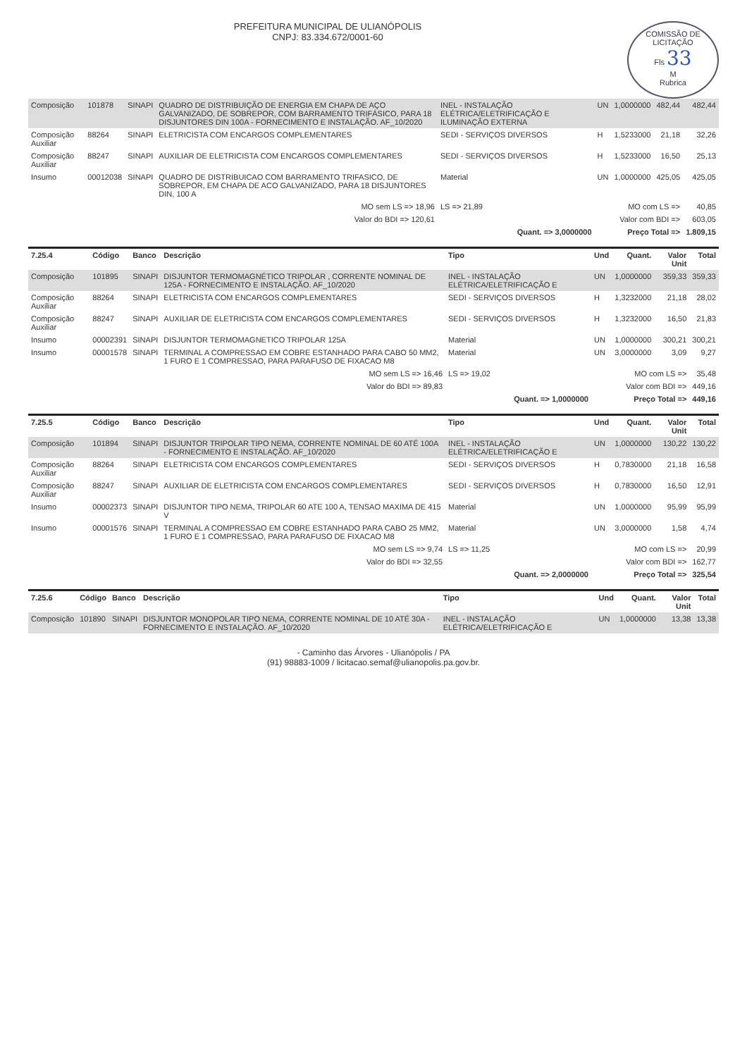COMISSÃO DE LICITAÇÃO
Fls 33
M
Rubrica
PREFEITURA MUNICIPAL DE ULIANÓPOLIS
CNPJ: 83.334.672/0001-60
| Composição | 101878 | SINAPI | QUADRO DE DISTRIBUIÇÃO DE ENERGIA EM CHAPA DE AÇO GALVANIZADO, DE SOBREPOR, COM BARRAMENTO TRIFÁSICO, PARA 18 DISJUNTORES DIN 100A - FORNECIMENTO E INSTALAÇÃO. AF_10/2020 | INEL - INSTALAÇÃO ELÉTRICA/ELETRIFICAÇÃO E ILUMINAÇÃO EXTERNA | UN | 1,0000000 | 482,44 | 482,44 |
| Composição Auxiliar | 88264 | SINAPI | ELETRICISTA COM ENCARGOS COMPLEMENTARES | SEDI - SERVIÇOS DIVERSOS | H | 1,5233000 | 21,18 | 32,26 |
| Composição Auxiliar | 88247 | SINAPI | AUXILIAR DE ELETRICISTA COM ENCARGOS COMPLEMENTARES | SEDI - SERVIÇOS DIVERSOS | H | 1,5233000 | 16,50 | 25,13 |
| Insumo | 00012038 | SINAPI | QUADRO DE DISTRIBUICAO COM BARRAMENTO TRIFASICO, DE SOBREPOR, EM CHAPA DE ACO GALVANIZADO, PARA 18 DISJUNTORES DIN, 100 A | Material | UN | 1,0000000 | 425,05 | 425,05 |
| MO sem LS => 18,96 | | | | LS => 21,89 | MO com LS => | | | 40,85 |
| Valor do BDI => 120,61 | | | | | Valor com BDI => | | | 603,05 |
| Quant. => 3,0000000 | | | | | Preço Total => | | | 1.809,15 |
| 7.25.4 | Código | Banco | Descrição | Tipo | Und | Quant. | Valor Unit | Total |
| --- | --- | --- | --- | --- | --- | --- | --- | --- |
| Composição | 101895 | SINAPI | DISJUNTOR TERMOMAGNÉTICO TRIPOLAR , CORRENTE NOMINAL DE 125A - FORNECIMENTO E INSTALAÇÃO. AF_10/2020 | INEL - INSTALAÇÃO ELÉTRICA/ELETRIFICAÇÃO E | UN | 1,0000000 | 359,33 | 359,33 |
| Composição Auxiliar | 88264 | SINAPI | ELETRICISTA COM ENCARGOS COMPLEMENTARES | SEDI - SERVIÇOS DIVERSOS | H | 1,3232000 | 21,18 | 28,02 |
| Composição Auxiliar | 88247 | SINAPI | AUXILIAR DE ELETRICISTA COM ENCARGOS COMPLEMENTARES | SEDI - SERVIÇOS DIVERSOS | H | 1,3232000 | 16,50 | 21,83 |
| Insumo | 00002391 | SINAPI | DISJUNTOR TERMOMAGNETICO TRIPOLAR 125A | Material | UN | 1,0000000 | 300,21 | 300,21 |
| Insumo | 00001578 | SINAPI | TERMINAL A COMPRESSAO EM COBRE ESTANHADO PARA CABO 50 MM2, 1 FURO E 1 COMPRESSAO, PARA PARAFUSO DE FIXACAO M8 | Material | UN | 3,0000000 | 3,09 | 9,27 |
| MO sem LS => 16,46 | | | | LS => 19,02 | MO com LS => | | | 35,48 |
| Valor do BDI => 89,83 | | | | | Valor com BDI => | | | 449,16 |
| Quant. => 1,0000000 | | | | | Preço Total => | | | 449,16 |
| 7.25.5 | Código | Banco | Descrição | Tipo | Und | Quant. | Valor Unit | Total |
| --- | --- | --- | --- | --- | --- | --- | --- | --- |
| Composição | 101894 | SINAPI | DISJUNTOR TRIPOLAR TIPO NEMA, CORRENTE NOMINAL DE 60 ATÉ 100A - FORNECIMENTO E INSTALAÇÃO. AF_10/2020 | INEL - INSTALAÇÃO ELÉTRICA/ELETRIFICAÇÃO E | UN | 1,0000000 | 130,22 | 130,22 |
| Composição Auxiliar | 88264 | SINAPI | ELETRICISTA COM ENCARGOS COMPLEMENTARES | SEDI - SERVIÇOS DIVERSOS | H | 0,7830000 | 21,18 | 16,58 |
| Composição Auxiliar | 88247 | SINAPI | AUXILIAR DE ELETRICISTA COM ENCARGOS COMPLEMENTARES | SEDI - SERVIÇOS DIVERSOS | H | 0,7830000 | 16,50 | 12,91 |
| Insumo | 00002373 | SINAPI | DISJUNTOR TIPO NEMA, TRIPOLAR 60 ATE 100 A, TENSAO MAXIMA DE 415 V | Material | UN | 1,0000000 | 95,99 | 95,99 |
| Insumo | 00001576 | SINAPI | TERMINAL A COMPRESSAO EM COBRE ESTANHADO PARA CABO 25 MM2, 1 FURO E 1 COMPRESSAO, PARA PARAFUSO DE FIXACAO M8 | Material | UN | 3,0000000 | 1,58 | 4,74 |
| MO sem LS => 9,74 | | | | LS => 11,25 | MO com LS => | | | 20,99 |
| Valor do BDI => 32,55 | | | | | Valor com BDI => | | | 162,77 |
| Quant. => 2,0000000 | | | | | Preço Total => | | | 325,54 |
| 7.25.6 | Código | Banco | Descrição | Tipo | Und | Quant. | Valor Unit | Total |
| --- | --- | --- | --- | --- | --- | --- | --- | --- |
| Composição | 101890 | SINAPI | DISJUNTOR MONOPOLAR TIPO NEMA, CORRENTE NOMINAL DE 10 ATÉ 30A - FORNECIMENTO E INSTALAÇÃO. AF_10/2020 | INEL - INSTALAÇÃO ELÉTRICA/ELETRIFICAÇÃO E | UN | 1,0000000 | 13,38 | 13,38 |
- Caminho das Árvores - Ulianópolis / PA
(91) 98883-1009 / licitacao.semaf@ulianopolis.pa.gov.br.